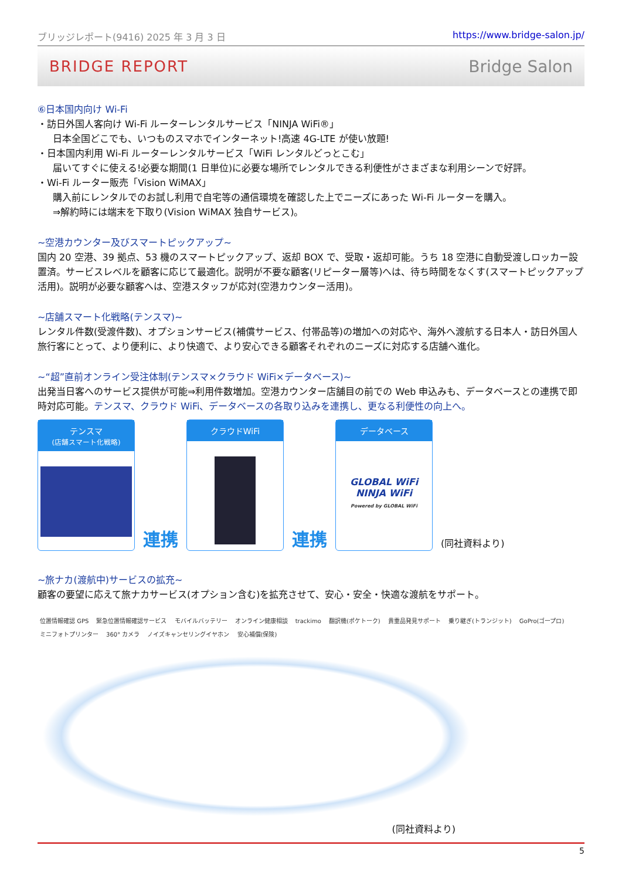ブリッジレポート(9416) 2025 年 3 月 3 日 https://www.bridge-salon.jp/
BRIDGE REPORT Bridge Salon
⑥日本国内向け Wi-Fi
・訪日外国人客向け Wi-Fi ルーターレンタルサービス「NINJA WiFi®」
日本全国どこでも、いつものスマホでインターネット!高速 4G-LTE が使い放題!
・日本国内利用 Wi-Fi ルーターレンタルサービス「WiFi レンタルどっとこむ」
届いてすぐに使える!必要な期間(1 日単位)に必要な場所でレンタルできる利便性がさまざまな利用シーンで好評。
・Wi-Fi ルーター販売「Vision WiMAX」
購入前にレンタルでのお試し利用で自宅等の通信環境を確認した上でニーズにあった Wi-Fi ルーターを購入。
⇒解約時には端末を下取り(Vision WiMAX 独自サービス)。
~空港カウンター及びスマートピックアップ~
国内 20 空港、39 拠点、53 機のスマートピックアップ、返却 BOX で、受取・返却可能。うち 18 空港に自動受渡しロッカー設置済。サービスレベルを顧客に応じて最適化。説明が不要な顧客(リピーター層等)へは、待ち時間をなくす(スマートピックアップ活用)。説明が必要な顧客へは、空港スタッフが応対(空港カウンター活用)。
~店舗スマート化戦略(テンスマ)~
レンタル件数(受渡件数)、オプションサービス(補償サービス、付帯品等)の増加への対応や、海外へ渡航する日本人・訪日外国人旅行客にとって、より便利に、より快適で、より安心できる顧客それぞれのニーズに対応する店舗へ進化。
~“超”直前オンライン受注体制(テンスマ×クラウド WiFi×データベース)~
出発当日客へのサービス提供が可能⇒利用件数増加。空港カウンター店舗目の前での Web 申込みも、データベースとの連携で即時対応可能。テンスマ、クラウド WiFi、データベースの各取り込みを連携し、更なる利便性の向上へ。
テンスマ
(店舗スマート化戦略)
連携
クラウドWiFi
連携
データベース
GLOBAL WiFi
NINJA WiFi
Powered by GLOBAL WiFi
(同社資料より)
~旅ナカ(渡航中)サービスの拡充~
顧客の要望に応えて旅ナカサービス(オプション含む)を拡充させて、安心・安全・快適な渡航をサポート。
位置情報確認 GPS 緊急位置情報確認サービス モバイルバッテリー オンライン健康相談 trackimo 翻訳機(ポケトーク) 貴重品発見サポート 乗り継ぎ(トランジット) GoPro(ゴープロ) ミニフォトプリンター 360° カメラ ノイズキャンセリングイヤホン 安心補償(保険)
(同社資料より)
5